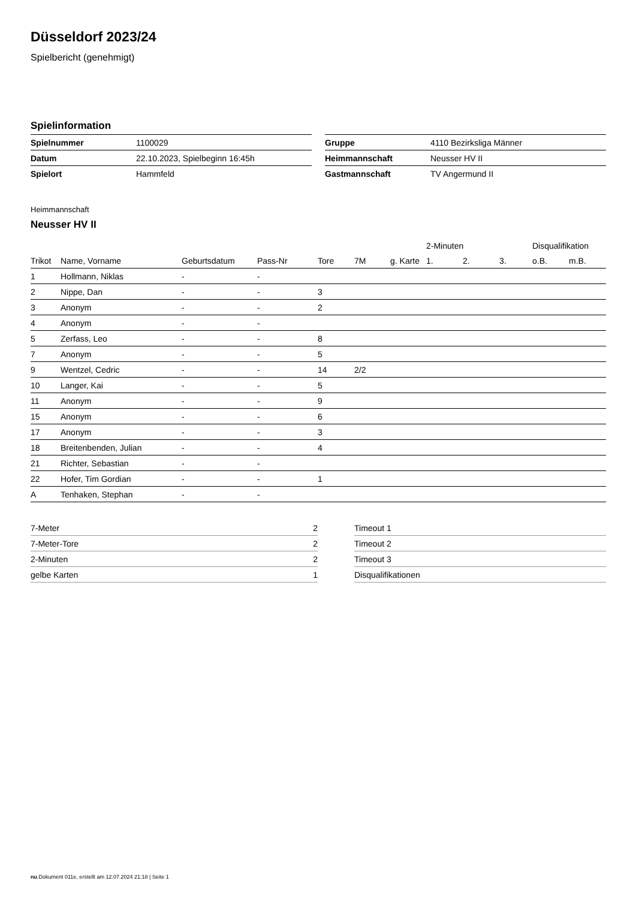Düsseldorf 2023/24
Spielbericht (genehmigt)
Spielinformation
| Spielnummer | 1100029 |
| Datum | 22.10.2023, Spielbeginn 16:45h |
| Spielort | Hammfeld |
| Gruppe | 4110 Bezirksliga Männer |
| Heimmannschaft | Neusser HV II |
| Gastmannschaft | TV Angermund II |
Heimmannschaft
Neusser HV II
| | | | | | | | 2-Minuten | | | Disqualifikation | |
| --- | --- | --- | --- | --- | --- | --- | --- | --- | --- | --- | --- |
| Trikot | Name, Vorname | Geburtsdatum | Pass-Nr | Tore | 7M | g. Karte | 1. | 2. | 3. | o.B. | m.B. |
| 1 | Hollmann, Niklas | - | - | | | | | | | | |
| 2 | Nippe, Dan | - | - | 3 | | | | | | | |
| 3 | Anonym | - | - | 2 | | | | | | | |
| 4 | Anonym | - | - | | | | | | | | |
| 5 | Zerfass, Leo | - | - | 8 | | | | | | | |
| 7 | Anonym | - | - | 5 | | | | | | | |
| 9 | Wentzel, Cedric | - | - | 14 | 2/2 | | | | | | |
| 10 | Langer, Kai | - | - | 5 | | | | | | | |
| 11 | Anonym | - | - | 9 | | | | | | | |
| 15 | Anonym | - | - | 6 | | | | | | | |
| 17 | Anonym | - | - | 3 | | | | | | | |
| 18 | Breitenbenden, Julian | - | - | 4 | | | | | | | |
| 21 | Richter, Sebastian | - | - | | | | | | | | |
| 22 | Hofer, Tim Gordian | - | - | 1 | | | | | | | |
| A | Tenhaken, Stephan | - | - | | | | | | | | |
| 7-Meter | 2 |
| 7-Meter-Tore | 2 |
| 2-Minuten | 2 |
| gelbe Karten | 1 |
| Timeout 1 |
| Timeout 2 |
| Timeout 3 |
| Disqualifikationen |
nu.Dokument 011e, erstellt am 12.07.2024 21:18 | Seite 1